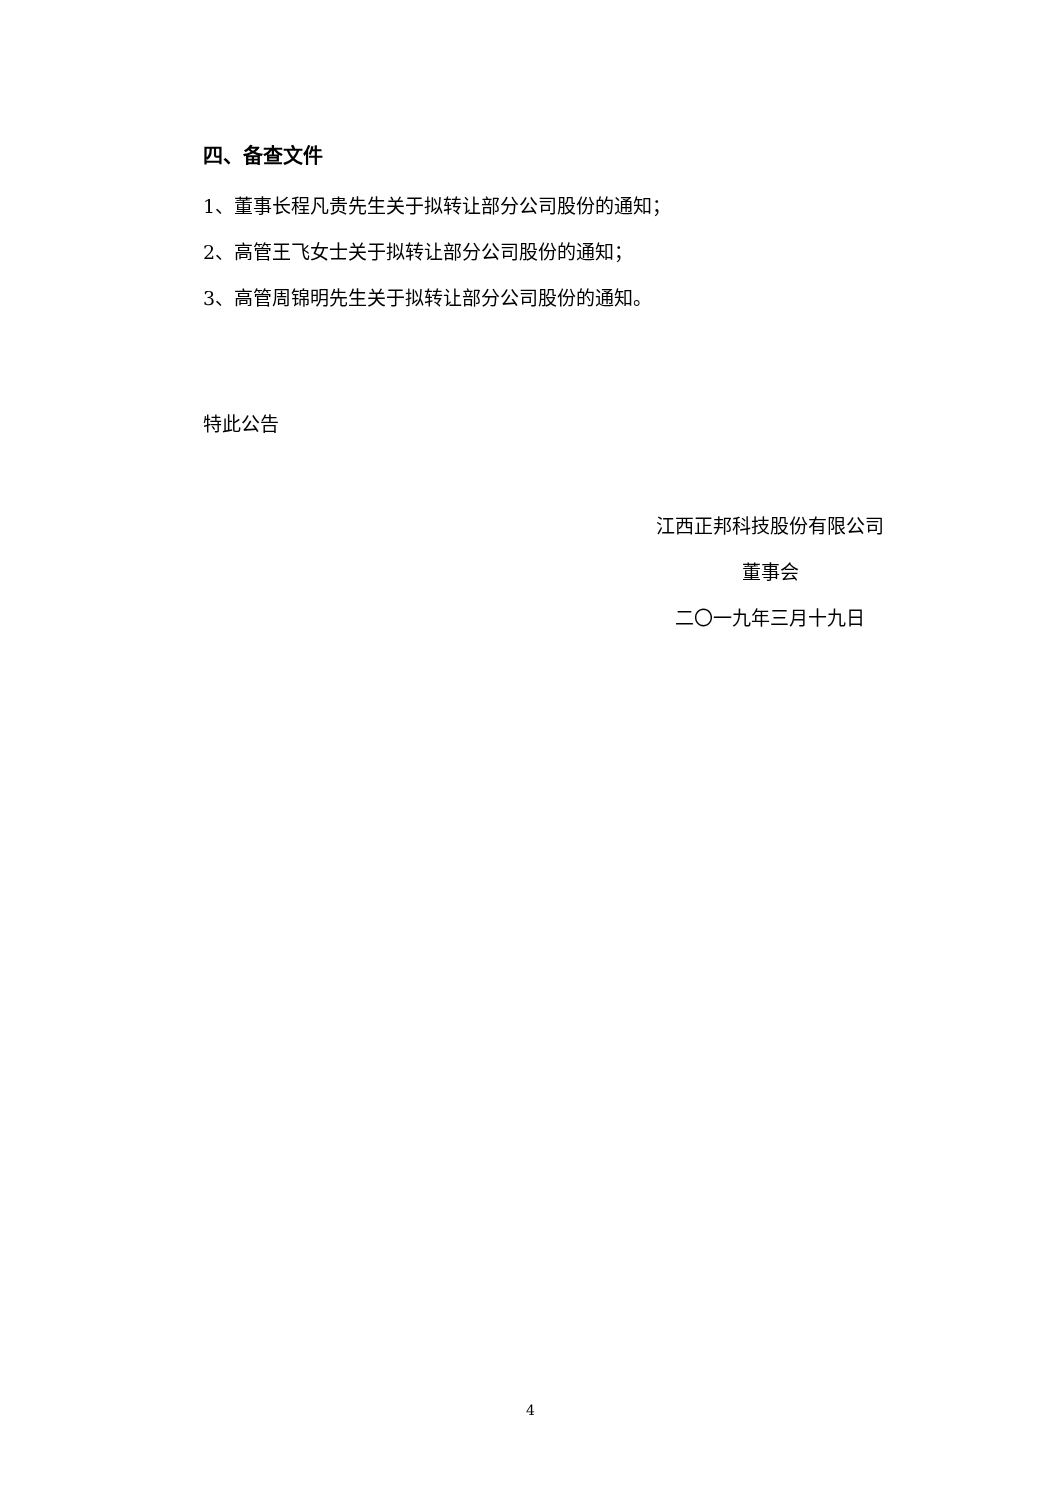四、备查文件
1、董事长程凡贵先生关于拟转让部分公司股份的通知；
2、高管王飞女士关于拟转让部分公司股份的通知；
3、高管周锦明先生关于拟转让部分公司股份的通知。
特此公告
江西正邦科技股份有限公司
董事会
二〇一九年三月十九日
4